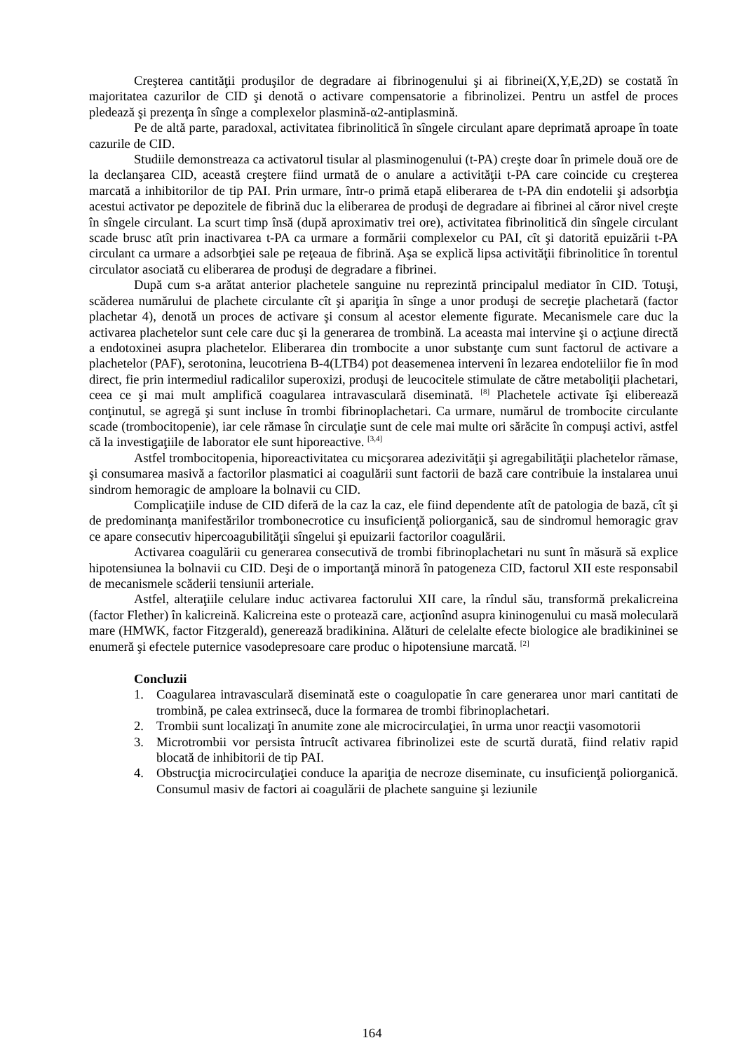Creşterea cantităţii produşilor de degradare ai fibrinogenului şi ai fibrinei(X,Y,E,2D) se costată în majoritatea cazurilor de CID şi denotă o activare compensatorie a fibrinolizei. Pentru un astfel de proces pledează şi prezenţa în sînge a complexelor plasmină-α2-antiplasmină.
Pe de altă parte, paradoxal, activitatea fibrinolitică în sîngele circulant apare deprimată aproape în toate cazurile de CID.
Studiile demonstreaza ca activatorul tisular al plasminogenului (t-PA) creşte doar în primele două ore de la declanşarea CID, această creştere fiind urmată de o anulare a activităţii t-PA care coincide cu creşterea marcată a inhibitorilor de tip PAI. Prin urmare, într-o primă etapă eliberarea de t-PA din endotelii şi adsorbţia acestui activator pe depozitele de fibrină duc la eliberarea de produşi de degradare ai fibrinei al căror nivel creşte în sîngele circulant. La scurt timp însă (după aproximativ trei ore), activitatea fibrinolitică din sîngele circulant scade brusc atît prin inactivarea t-PA ca urmare a formării complexelor cu PAI, cît şi datorită epuizării t-PA circulant ca urmare a adsorbţiei sale pe reţeaua de fibrină. Aşa se explică lipsa activităţii fibrinolitice în torentul circulator asociată cu eliberarea de produşi de degradare a fibrinei.
După cum s-a arătat anterior plachetele sanguine nu reprezintă principalul mediator în CID. Totuşi, scăderea numărului de plachete circulante cît şi apariţia în sînge a unor produşi de secreţie plachetară (factor plachetar 4), denotă un proces de activare şi consum al acestor elemente figurate. Mecanismele care duc la activarea plachetelor sunt cele care duc şi la generarea de trombină. La aceasta mai intervine şi o acţiune directă a endotoxinei asupra plachetelor. Eliberarea din trombocite a unor substanţe cum sunt factorul de activare a plachetelor (PAF), serotonina, leucotriena B-4(LTB4) pot deasemenea interveni în lezarea endoteliilor fie în mod direct, fie prin intermediul radicalilor superoxizi, produşi de leucocitele stimulate de către metaboliţii plachetari, ceea ce şi mai mult amplifică coagularea intravasculară diseminată. <sup>[8]</sup> Plachetele activate îşi eliberează conţinutul, se agregă şi sunt incluse în trombi fibrinoplachetari. Ca urmare, numărul de trombocite circulante scade (trombocitopenie), iar cele rămase în circulaţie sunt de cele mai multe ori sărăcite în compuşi activi, astfel că la investigaţiile de laborator ele sunt hiporeactive. <sup>[3,4]</sup>
Astfel trombocitopenia, hiporeactivitatea cu micşorarea adezivităţii şi agregabilităţii plachetelor rămase, şi consumarea masivă a factorilor plasmatici ai coagulării sunt factorii de bază care contribuie la instalarea unui sindrom hemoragic de amploare la bolnavii cu CID.
Complicaţiile induse de CID diferă de la caz la caz, ele fiind dependente atît de patologia de bază, cît şi de predominanţa manifestărilor trombonecrotice cu insuficienţă poliorganică, sau de sindromul hemoragic grav ce apare consecutiv hipercoagubilităţii sîngelui şi epuizarii factorilor coagulării.
Activarea coagulării cu generarea consecutivă de trombi fibrinoplachetari nu sunt în măsură să explice hipotensiunea la bolnavii cu CID. Deşi de o importanţă minoră în patogeneza CID, factorul XII este responsabil de mecanismele scăderii tensiunii arteriale.
Astfel, alteraţiile celulare induc activarea factorului XII care, la rîndul său, transformă prekalicreina (factor Flether) în kalicreină. Kalicreina este o protează care, acţionînd asupra kininogenului cu masă moleculară mare (HMWK, factor Fitzgerald), generează bradikinina. Alături de celelalte efecte biologice ale bradikininei se enumeră şi efectele puternice vasodepresoare care produc o hipotensiune marcată. <sup>[2]</sup>
Concluzii
1. Coagularea intravasculară diseminată este o coagulopatie în care generarea unor mari cantitati de trombină, pe calea extrinsecă, duce la formarea de trombi fibrinoplachetari.
2. Trombii sunt localizaţi în anumite zone ale microcirculaţiei, în urma unor reacţii vasomotorii
3. Microtrombii vor persista întrucît activarea fibrinolizei este de scurtă durată, fiind relativ rapid blocată de inhibitorii de tip PAI.
4. Obstrucţia microcirculaţiei conduce la apariţia de necroze diseminate, cu insuficienţă poliorganică. Consumul masiv de factori ai coagulării de plachete sanguine şi leziunile
164